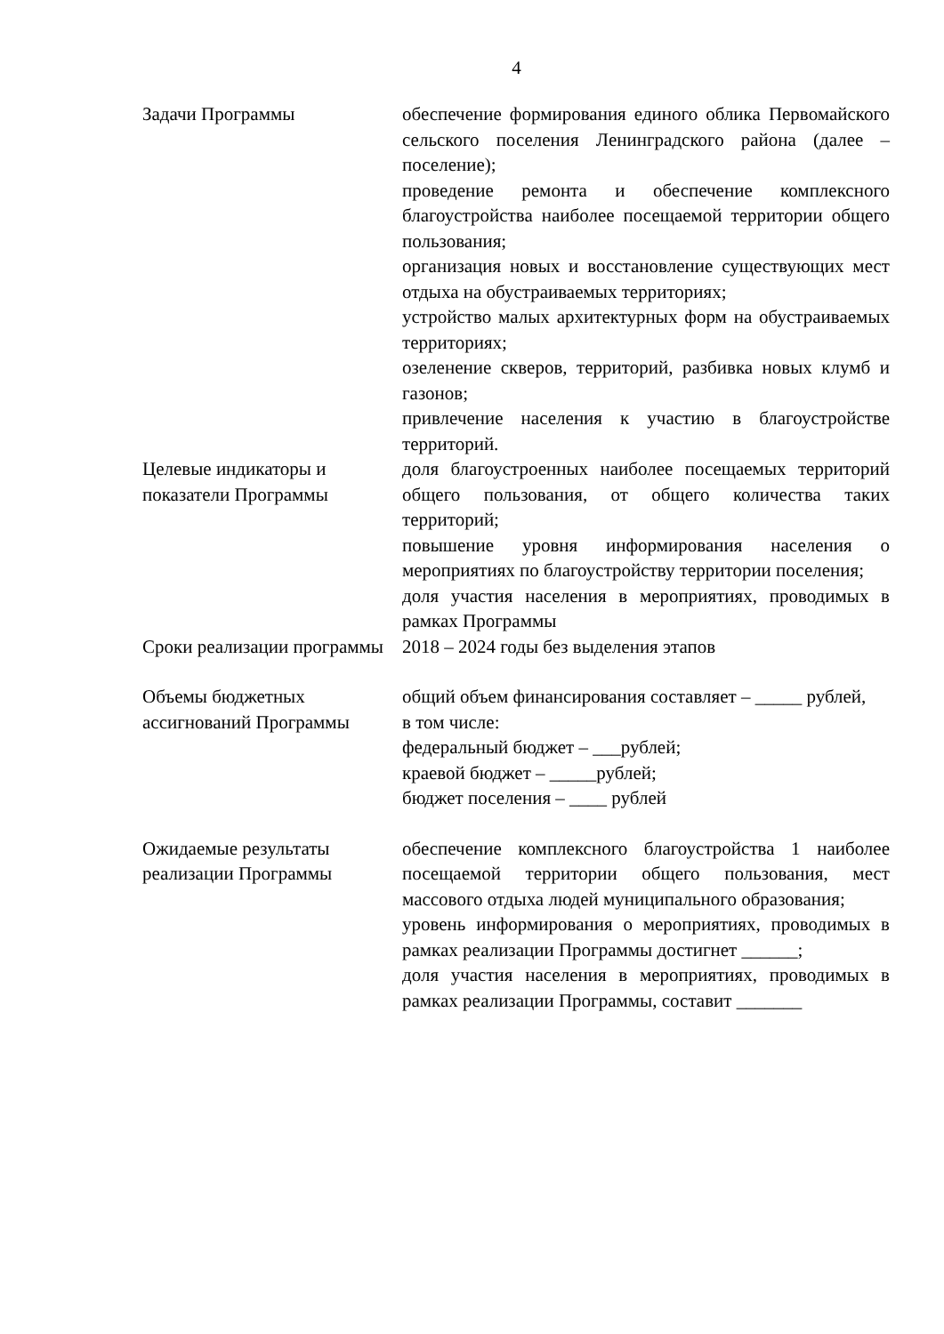4
| Задачи Программы | обеспечение формирования единого облика Первомайского сельского поселения Ленинградского района (далее – поселение); проведение ремонта и обеспечение комплексного благоустройства наиболее посещаемой территории общего пользования; организация новых и восстановление существующих мест отдыха на обустраиваемых территориях; устройство малых архитектурных форм на обустраиваемых территориях; озеленение скверов, территорий, разбивка новых клумб и газонов; привлечение населения к участию в благоустройстве территорий. |
| Целевые индикаторы и показатели Программы | доля благоустроенных наиболее посещаемых территорий общего пользования, от общего количества таких территорий; повышение уровня информирования населения о мероприятиях по благоустройству территории поселения; доля участия населения в мероприятиях, проводимых в рамках Программы |
| Сроки реализации программы | 2018 – 2024 годы без выделения этапов |
| Объемы бюджетных ассигнований Программы | общий объем финансирования составляет – _____ рублей, в том числе: федеральный бюджет – ___рублей; краевой бюджет – _____рублей; бюджет поселения – ____ рублей |
| Ожидаемые результаты реализации Программы | обеспечение комплексного благоустройства 1 наиболее посещаемой территории общего пользования, мест массового отдыха людей муниципального образования; уровень информирования о мероприятиях, проводимых в рамках реализации Программы достигнет ______; доля участия населения в мероприятиях, проводимых в рамках реализации Программы, составит _______ |